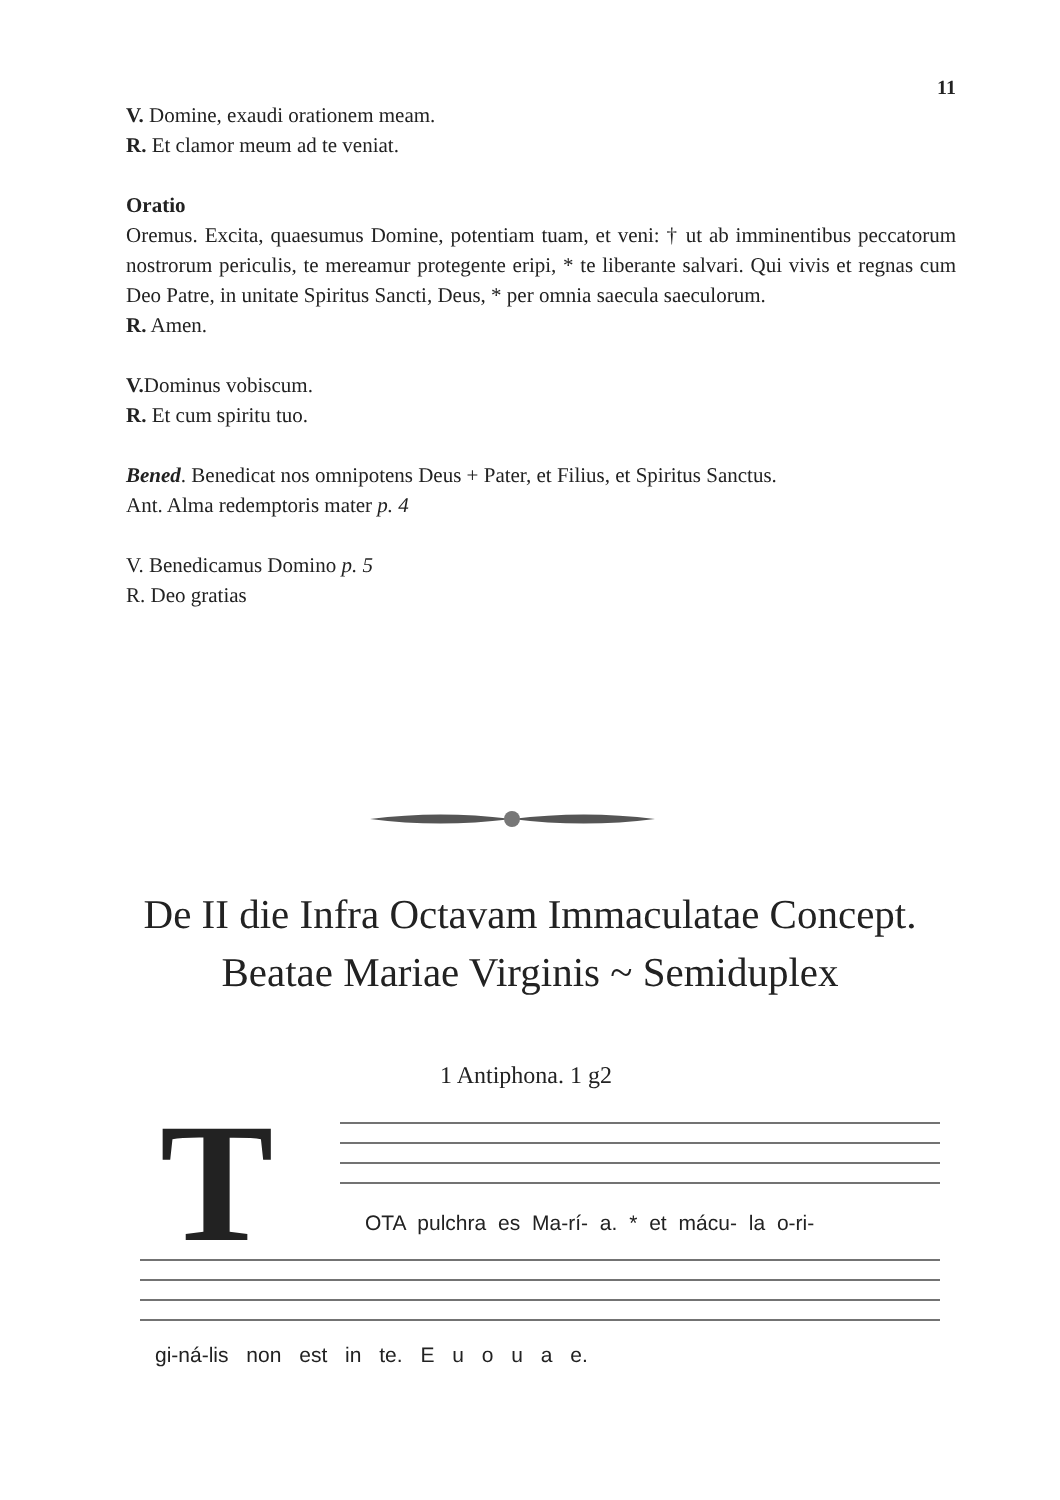11
V. Domine, exaudi orationem meam.
R. Et clamor meum ad te veniat.
Oratio
Oremus. Excita, quaesumus Domine, potentiam tuam, et veni: † ut ab imminentibus peccatorum nostrorum periculis, te mereamur protegente eripi, * te liberante salvari. Qui vivis et regnas cum Deo Patre, in unitate Spiritus Sancti, Deus, * per omnia saecula saeculorum.
R. Amen.
V. Dominus vobiscum.
R. Et cum spiritu tuo.
Bened. Benedicat nos omnipotens Deus + Pater, et Filius, et Spiritus Sanctus.
Ant. Alma redemptoris mater p. 4
V. Benedicamus Domino p. 5
R. Deo gratias
De II die Infra Octavam Immaculatae Concept.
Beatae Mariae Virginis ~ Semiduplex
T
1 Antiphona. 1 g2
OTA pulchra es Ma-rí- a. * et mácu- la o-ri-
gi-ná-lis non est in te. E u o u a e.